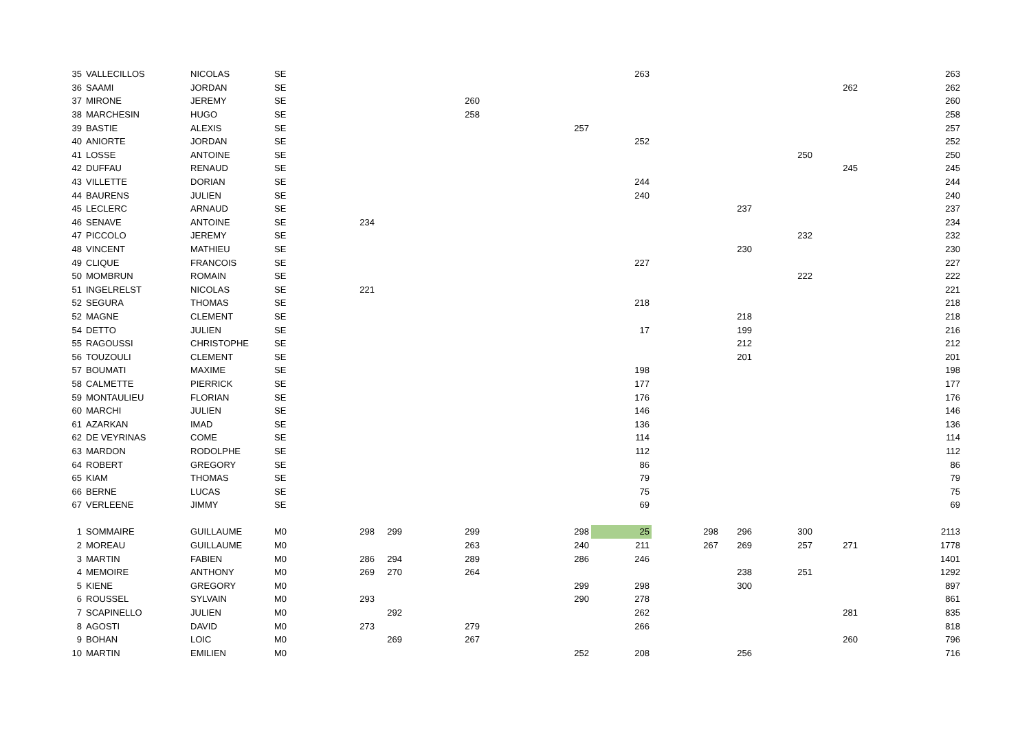| 35 | VALLECILLOS | NICOLAS | SE | | | | | | | 263 | | | | | | 263 |
| 36 | SAAMI | JORDAN | SE | | | | | | | | | | | 262 | | 262 |
| 37 | MIRONE | JEREMY | SE | | | | 260 | | | | | | | | | 260 |
| 38 | MARCHESIN | HUGO | SE | | | | 258 | | | | | | | | | 258 |
| 39 | BASTIE | ALEXIS | SE | | | | | | 257 | | | | | | | 257 |
| 40 | ANIORTE | JORDAN | SE | | | | | | | 252 | | | | | | 252 |
| 41 | LOSSE | ANTOINE | SE | | | | | | | | | | 250 | | | 250 |
| 42 | DUFFAU | RENAUD | SE | | | | | | | | | | | 245 | | 245 |
| 43 | VILLETTE | DORIAN | SE | | | | | | | 244 | | | | | | 244 |
| 44 | BAURENS | JULIEN | SE | | | | | | | 240 | | | | | | 240 |
| 45 | LECLERC | ARNAUD | SE | | | | | | | | | 237 | | | | 237 |
| 46 | SENAVE | ANTOINE | SE | 234 | | | | | | | | | | | | 234 |
| 47 | PICCOLO | JEREMY | SE | | | | | | | | | | 232 | | | 232 |
| 48 | VINCENT | MATHIEU | SE | | | | | | | | | 230 | | | | 230 |
| 49 | CLIQUE | FRANCOIS | SE | | | | | | | 227 | | | | | | 227 |
| 50 | MOMBRUN | ROMAIN | SE | | | | | | | | | | 222 | | | 222 |
| 51 | INGELRELST | NICOLAS | SE | 221 | | | | | | | | | | | | 221 |
| 52 | SEGURA | THOMAS | SE | | | | | | | 218 | | | | | | 218 |
| 52 | MAGNE | CLEMENT | SE | | | | | | | | | 218 | | | | 218 |
| 54 | DETTO | JULIEN | SE | | | | | | | 17 | | 199 | | | | 216 |
| 55 | RAGOUSSI | CHRISTOPHE | SE | | | | | | | | | 212 | | | | 212 |
| 56 | TOUZOULI | CLEMENT | SE | | | | | | | | | 201 | | | | 201 |
| 57 | BOUMATI | MAXIME | SE | | | | | | | 198 | | | | | | 198 |
| 58 | CALMETTE | PIERRICK | SE | | | | | | | 177 | | | | | | 177 |
| 59 | MONTAULIEU | FLORIAN | SE | | | | | | | 176 | | | | | | 176 |
| 60 | MARCHI | JULIEN | SE | | | | | | | 146 | | | | | | 146 |
| 61 | AZARKAN | IMAD | SE | | | | | | | 136 | | | | | | 136 |
| 62 | DE VEYRINAS | COME | SE | | | | | | | 114 | | | | | | 114 |
| 63 | MARDON | RODOLPHE | SE | | | | | | | 112 | | | | | | 112 |
| 64 | ROBERT | GREGORY | SE | | | | | | | 86 | | | | | | 86 |
| 65 | KIAM | THOMAS | SE | | | | | | | 79 | | | | | | 79 |
| 66 | BERNE | LUCAS | SE | | | | | | | 75 | | | | | | 75 |
| 67 | VERLEENE | JIMMY | SE | | | | | | | 69 | | | | | | 69 |
| 1 | SOMMAIRE | GUILLAUME | M0 | 298 | 299 | | 299 | | 298 | 25 | 298 | 296 | 300 | | | 2113 |
| 2 | MOREAU | GUILLAUME | M0 | | | | 263 | | 240 | 211 | 267 | 269 | 257 | 271 | | 1778 |
| 3 | MARTIN | FABIEN | M0 | 286 | 294 | | 289 | | 286 | 246 | | | | | | 1401 |
| 4 | MEMOIRE | ANTHONY | M0 | 269 | 270 | | 264 | | | | | 238 | 251 | | | 1292 |
| 5 | KIENE | GREGORY | M0 | | | | | | 299 | 298 | | 300 | | | | 897 |
| 6 | ROUSSEL | SYLVAIN | M0 | 293 | | | | | 290 | 278 | | | | | | 861 |
| 7 | SCAPINELLO | JULIEN | M0 | | 292 | | | | | 262 | | | | 281 | | 835 |
| 8 | AGOSTI | DAVID | M0 | 273 | | | 279 | | | 266 | | | | | | 818 |
| 9 | BOHAN | LOIC | M0 | | 269 | | 267 | | | | | | | 260 | | 796 |
| 10 | MARTIN | EMILIEN | M0 | | | | | | 252 | 208 | | 256 | | | | 716 |